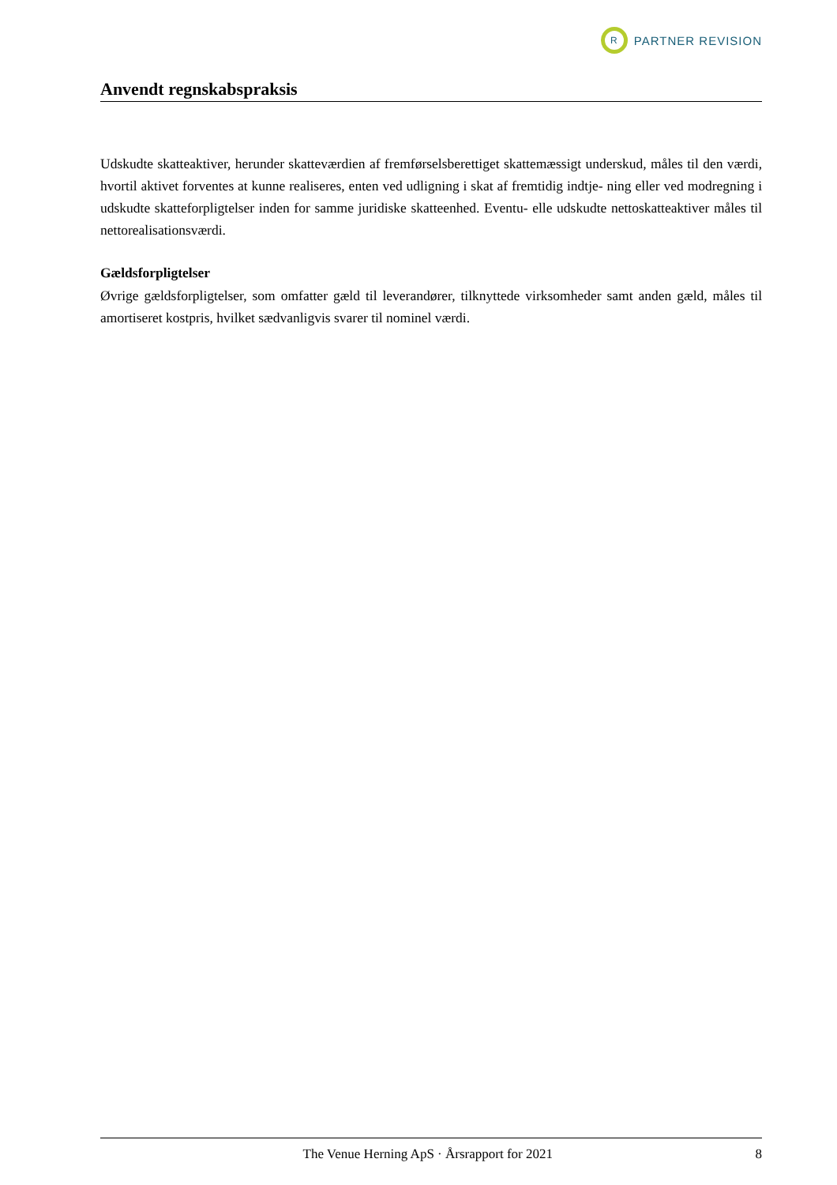R
PARTNER REVISION
Anvendt regnskabspraksis
Udskudte skatteaktiver, herunder skatteværdien af fremførselsberettiget skattemæssigt underskud, måles til den værdi, hvortil aktivet forventes at kunne realiseres, enten ved udligning i skat af fremtidig indtje- ning eller ved modregning i udskudte skatteforpligtelser inden for samme juridiske skatteenhed. Eventu- elle udskudte nettoskatteaktiver måles til nettorealisationsværdi.
Gældsforpligtelser
Øvrige gældsforpligtelser, som omfatter gæld til leverandører, tilknyttede virksomheder samt anden gæld, måles til amortiseret kostpris, hvilket sædvanligvis svarer til nominel værdi.
The Venue Herning ApS · Årsrapport for 2021 8